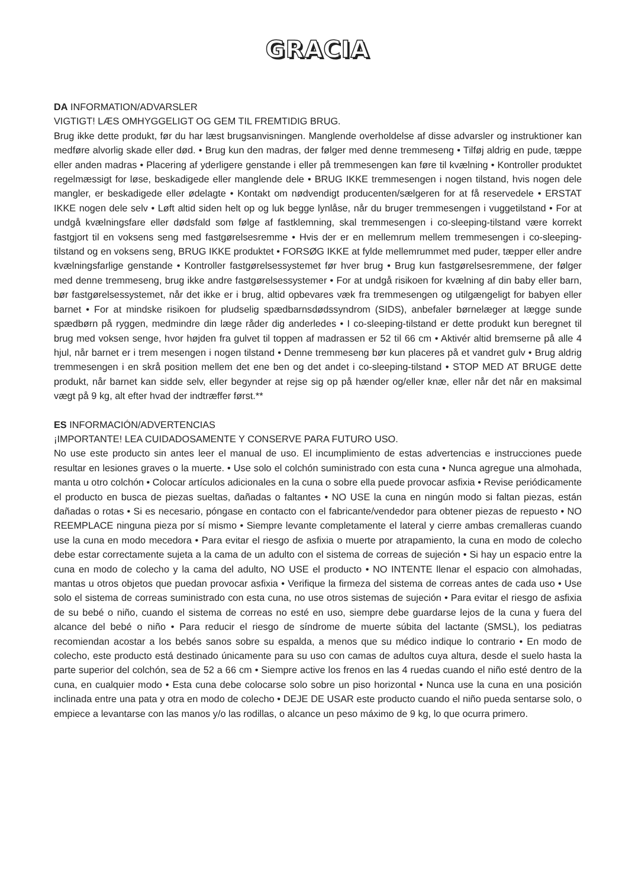GRACIA
DA INFORMATION/ADVARSLER
VIGTIGT! LÆS OMHYGGELIGT OG GEM TIL FREMTIDIG BRUG.
Brug ikke dette produkt, før du har læst brugsanvisningen. Manglende overholdelse af disse advarsler og instruktioner kan medføre alvorlig skade eller død. • Brug kun den madras, der følger med denne tremmeseng • Tilføj aldrig en pude, tæppe eller anden madras • Placering af yderligere genstande i eller på tremmesengen kan føre til kvælning • Kontroller produktet regelmæssigt for løse, beskadigede eller manglende dele • BRUG IKKE tremmesengen i nogen tilstand, hvis nogen dele mangler, er beskadigede eller ødelagte • Kontakt om nødvendigt producenten/sælgeren for at få reservedele • ERSTAT IKKE nogen dele selv • Løft altid siden helt op og luk begge lynlåse, når du bruger tremmesengen i vuggetilstand • For at undgå kvælningsfare eller dødsfald som følge af fastklemning, skal tremmesengen i co-sleeping-tilstand være korrekt fastgjort til en voksens seng med fastgørelsesremme • Hvis der er en mellemrum mellem tremmesengen i co-sleeping-tilstand og en voksens seng, BRUG IKKE produktet • FORSØG IKKE at fylde mellemrummet med puder, tæpper eller andre kvælningsfarlige genstande • Kontroller fastgørelsessystemet før hver brug • Brug kun fastgørelsesremmene, der følger med denne tremmeseng, brug ikke andre fastgørelsessystemer • For at undgå risikoen for kvælning af din baby eller barn, bør fastgørelsessystemet, når det ikke er i brug, altid opbevares væk fra tremmesengen og utilgængeligt for babyen eller barnet • For at mindske risikoen for pludselig spædbarnsdødssyndrom (SIDS), anbefaler børnelæger at lægge sunde spædbørn på ryggen, medmindre din læge råder dig anderledes • I co-sleeping-tilstand er dette produkt kun beregnet til brug med voksen senge, hvor højden fra gulvet til toppen af madrassen er 52 til 66 cm • Aktivér altid bremserne på alle 4 hjul, når barnet er i trem mesengen i nogen tilstand • Denne tremmeseng bør kun placeres på et vandret gulv • Brug aldrig tremmesengen i en skrå position mellem det ene ben og det andet i co-sleeping-tilstand • STOP MED AT BRUGE dette produkt, når barnet kan sidde selv, eller begynder at rejse sig op på hænder og/eller knæ, eller når det når en maksimal vægt på 9 kg, alt efter hvad der indtræffer først.**
ES INFORMACIÓN/ADVERTENCIAS
¡IMPORTANTE! LEA CUIDADOSAMENTE Y CONSERVE PARA FUTURO USO.
No use este producto sin antes leer el manual de uso. El incumplimiento de estas advertencias e instrucciones puede resultar en lesiones graves o la muerte. • Use solo el colchón suministrado con esta cuna • Nunca agregue una almohada, manta u otro colchón • Colocar artículos adicionales en la cuna o sobre ella puede provocar asfixia • Revise periódicamente el producto en busca de piezas sueltas, dañadas o faltantes • NO USE la cuna en ningún modo si faltan piezas, están dañadas o rotas • Si es necesario, póngase en contacto con el fabricante/vendedor para obtener piezas de repuesto • NO REEMPLACE ninguna pieza por sí mismo • Siempre levante completamente el lateral y cierre ambas cremalleras cuando use la cuna en modo mecedora • Para evitar el riesgo de asfixia o muerte por atrapamiento, la cuna en modo de colecho debe estar correctamente sujeta a la cama de un adulto con el sistema de correas de sujeción • Si hay un espacio entre la cuna en modo de colecho y la cama del adulto, NO USE el producto • NO INTENTE llenar el espacio con almohadas, mantas u otros objetos que puedan provocar asfixia • Verifique la firmeza del sistema de correas antes de cada uso • Use solo el sistema de correas suministrado con esta cuna, no use otros sistemas de sujeción • Para evitar el riesgo de asfixia de su bebé o niño, cuando el sistema de correas no esté en uso, siempre debe guardarse lejos de la cuna y fuera del alcance del bebé o niño • Para reducir el riesgo de síndrome de muerte súbita del lactante (SMSL), los pediatras recomiendan acostar a los bebés sanos sobre su espalda, a menos que su médico indique lo contrario • En modo de colecho, este producto está destinado únicamente para su uso con camas de adultos cuya altura, desde el suelo hasta la parte superior del colchón, sea de 52 a 66 cm • Siempre active los frenos en las 4 ruedas cuando el niño esté dentro de la cuna, en cualquier modo • Esta cuna debe colocarse solo sobre un piso horizontal • Nunca use la cuna en una posición inclinada entre una pata y otra en modo de colecho • DEJE DE USAR este producto cuando el niño pueda sentarse solo, o empiece a levantarse con las manos y/o las rodillas, o alcance un peso máximo de 9 kg, lo que ocurra primero.